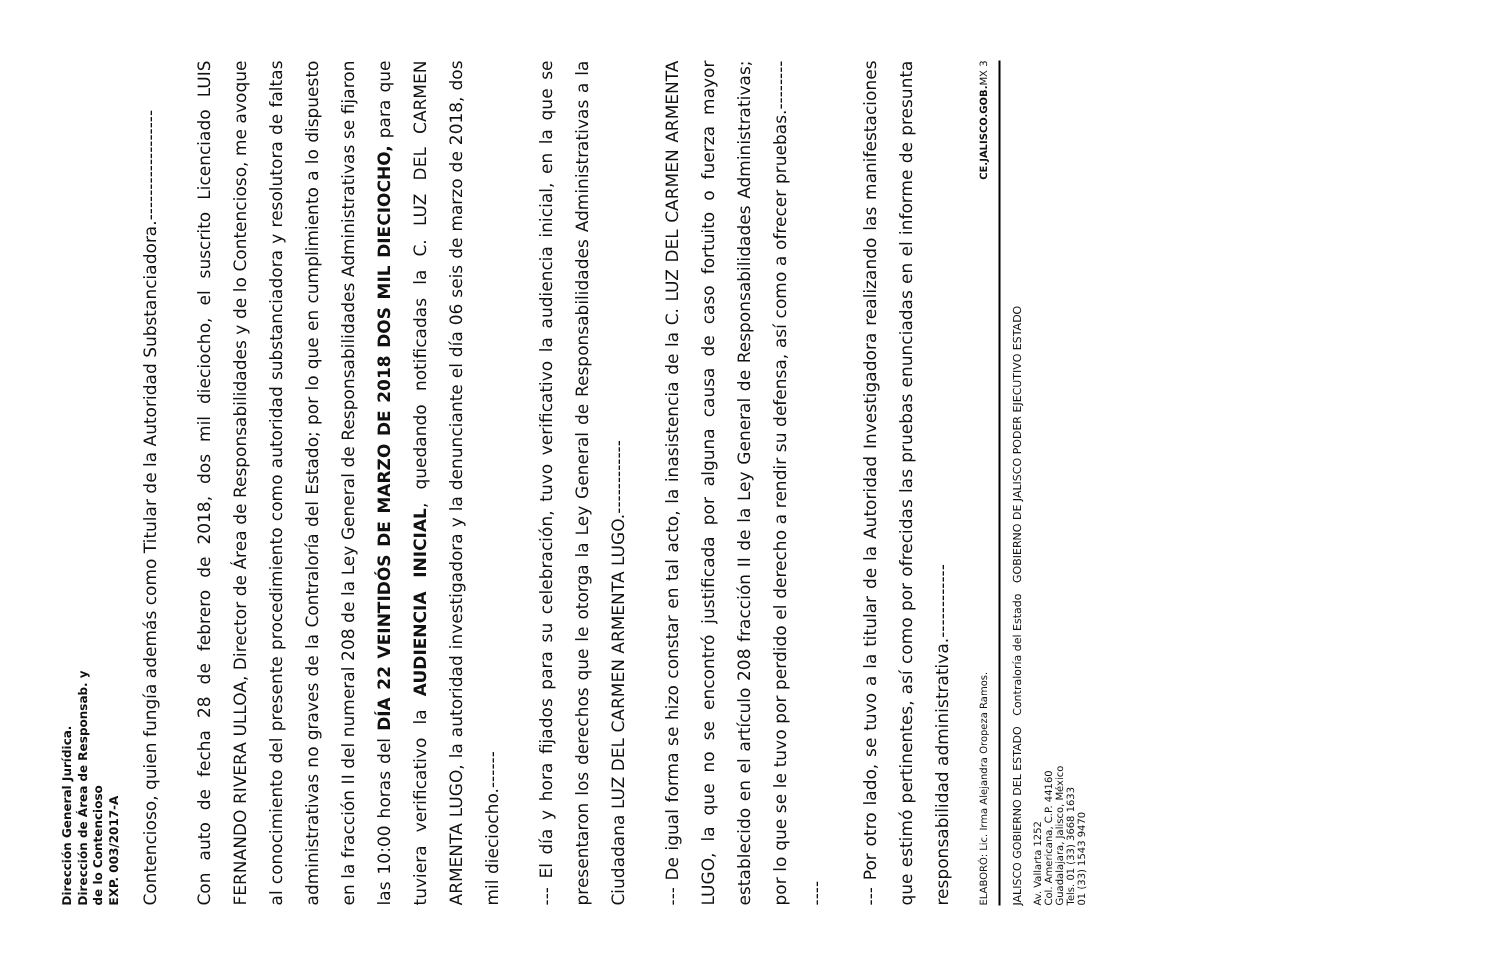Dirección General Jurídica.
Dirección de Área de Responsab. y
de lo Contencioso
EXP. 003/2017-A
Contencioso, quien fungía además como Titular de la Autoridad Substanciadora.------------------
Con auto de fecha 28 de febrero de 2018, dos mil dieciocho, el suscrito Licenciado LUIS FERNANDO RIVERA ULLOA, Director de Área de Responsabilidades y de lo Contencioso, me avoque al conocimiento del presente procedimiento como autoridad substanciadora y resolutora de faltas administrativas no graves de la Contraloría del Estado; por lo que en cumplimiento a lo dispuesto en la fracción II del numeral 208 de la Ley General de Responsabilidades Administrativas se fijaron las 10:00 horas del DÍA 22 VEINTIDÓS DE MARZO DE 2018 DOS MIL DIECIOCHO, para que tuviera verificativo la AUDIENCIA INICIAL, quedando notificadas la C. LUZ DEL CARMEN ARMENTA LUGO, la autoridad investigadora y la denunciante el día 06 seis de marzo de 2018, dos mil dieciocho.------
--- El día y hora fijados para su celebración, tuvo verificativo la audiencia inicial, en la que se presentaron los derechos que le otorga la Ley General de Responsabilidades Administrativas a la Ciudadana LUZ DEL CARMEN ARMENTA LUGO.------------
--- De igual forma se hizo constar en tal acto, la inasistencia de la C. LUZ DEL CARMEN ARMENTA LUGO, la que no se encontró justificada por alguna causa de caso fortuito o fuerza mayor establecido en el artículo 208 fracción II de la Ley General de Responsabilidades Administrativas; por lo que se le tuvo por perdido el derecho a rendir su defensa, así como a ofrecer pruebas.------------
--- Por otro lado, se tuvo a la titular de la Autoridad Investigadora realizando las manifestaciones que estimó pertinentes, así como por ofrecidas las pruebas enunciadas en el informe de presunta responsabilidad administrativa.------------
ELABORÓ: Lic. Irma Alejandra Oropeza Ramos. CE.JALISCO.GOB. MX 3
JALISCO GOBIERNO DEL ESTADO Contraloría del Estado GOBIERNO DE JALISCO PODER EJECUTIVO ESTADO
Av. Vallarta 1252
Col. Americana, C.P. 44160
Guadalajara, Jalisco, México
Tels. 01 (33) 3668 1633
01 (33) 1543 9470